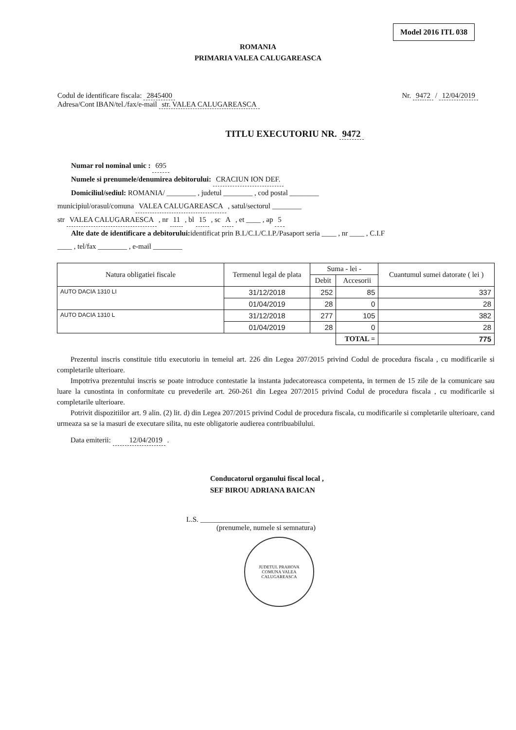Model 2016 ITL 038
ROMANIA
PRIMARIA VALEA CALUGAREASCA
Codul de identificare fiscala: 2845400
Adresa/Cont IBAN/tel./fax/e-mail str. VALEA CALUGAREASCA
Nr. 9472 / 12/04/2019
TITLU EXECUTORIU NR. 9472
Numar rol nominal unic : 695
Numele si prenumele/denumirea debitorului: CRACIUN ION DEF.
Domiciliul/sediul: ROMANIA/ ________ , judetul ________ , cod postal ________
municipiul/orasul/comuna VALEA CALUGAREASCA , satul/sectorul ________
str VALEA CALUGARAESCA , nr 11 , bl 15 , sc A , et ____ , ap 5
Alte date de identificare a debitorului: identificat prin B.I./C.I./C.I.P./Pasaport seria ____ , nr ____ , C.I.F
____ , tel/fax ________ , e-mail ________
| Natura obligatiei fiscale | Termenul legal de plata | Suma - lei - | | Cuantumul sumei datorate ( lei ) |
| --- | --- | --- | --- | --- |
| | | Debit | Accesorii | |
| AUTO DACIA 1310 LI | 31/12/2018 | 252 | 85 | 337 |
| | 01/04/2019 | 28 | 0 | 28 |
| AUTO DACIA 1310 L | 31/12/2018 | 277 | 105 | 382 |
| | 01/04/2019 | 28 | 0 | 28 |
| | | | TOTAL = | 775 |
Prezentul inscris constituie titlu executoriu in temeiul art. 226 din Legea 207/2015 privind Codul de procedura fiscala , cu modificarile si completarile ulterioare.
Impotriva prezentului inscris se poate introduce contestatie la instanta judecatoreasca competenta, in termen de 15 zile de la comunicare sau luare la cunostinta in conformitate cu prevederile art. 260-261 din Legea 207/2015 privind Codul de procedura fiscala , cu modificarile si completarile ulterioare.
Potrivit dispozitiilor art. 9 alin. (2) lit. d) din Legea 207/2015 privind Codul de procedura fiscala, cu modificarile si completarile ulterioare, cand urmeaza sa se ia masuri de executare silita, nu este obligatorie audierea contribuabilului.
Data emiterii: 12/04/2019 .
Conducatorul organului fiscal local ,
SEF BIROU ADRIANA BAICAN
L.S. ______________________________
(prenumele, numele si semnatura)
JUDETUL PRAHOVA
COMUNA VALEA CALUGAREASCA